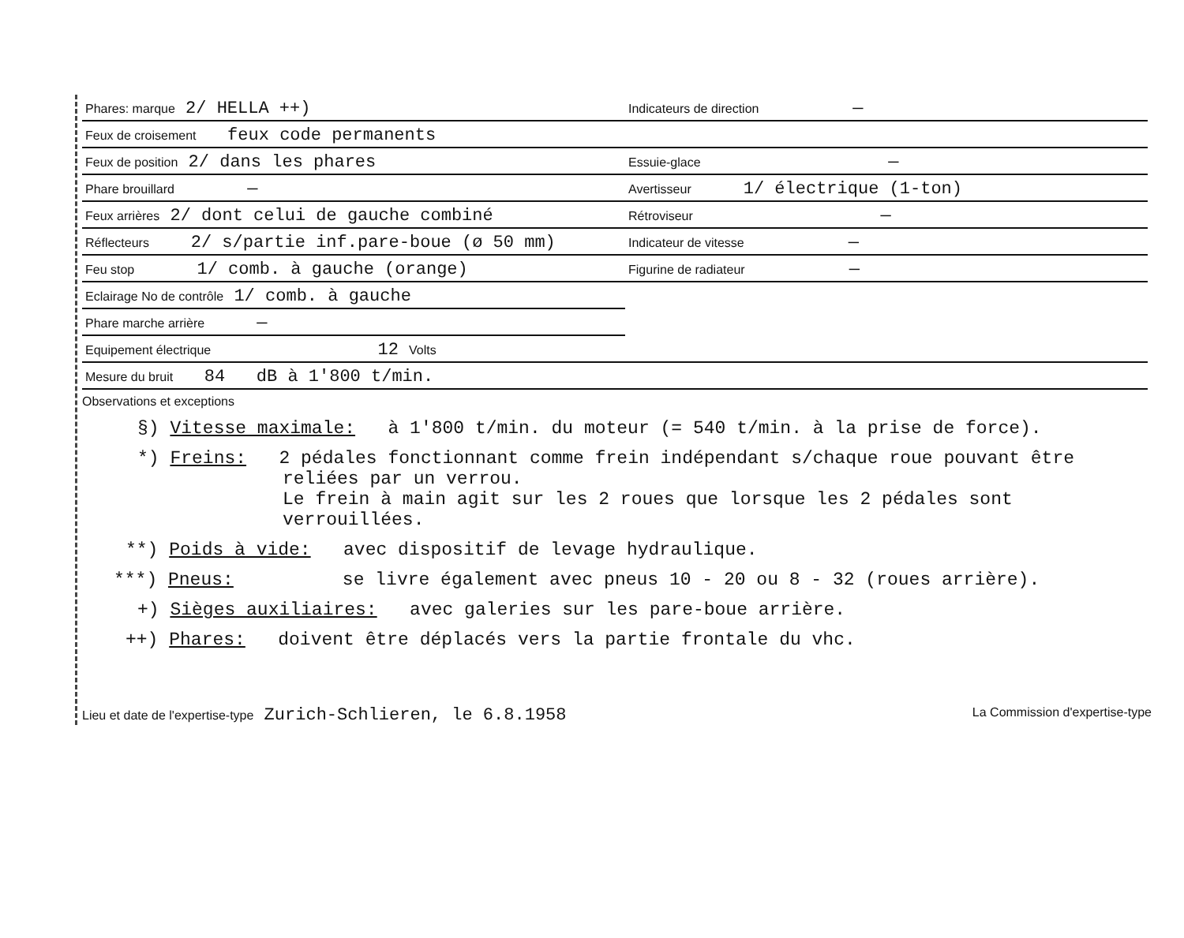| Phares: marque 2/ HELLA ++) | Indicateurs de direction — |
| Feux de croisement feux code permanents | |
| Feux de position 2/ dans les phares | Essuie-glace — |
| Phare brouillard — | Avertisseur 1/ électrique (1-ton) |
| Feux arrières 2/ dont celui de gauche combiné | Rétroviseur — |
| Réflecteurs 2/ s/partie inf.pare-boue (ø 50 mm) | Indicateur de vitesse — |
| Feu stop 1/ comb. à gauche (orange) | Figurine de radiateur — |
| Eclairage No de contrôle 1/ comb. à gauche | |
| Phare marche arrière — | |
| Equipement électrique 12 Volts | |
| Mesure du bruit 84 dB à 1'800 t/min. | |
Observations et exceptions
§) Vitesse maximale: à 1'800 t/min. du moteur (= 540 t/min. à la prise de force).
*) Freins: 2 pédales fonctionnant comme frein indépendant s/chaque roue pouvant être
reliées par un verrou.
Le frein à main agit sur les 2 roues que lorsque les 2 pédales sont
verrouillées.
**) Poids à vide: avec dispositif de levage hydraulique.
***) Pneus: se livre également avec pneus 10 - 20 ou 8 - 32 (roues arrière).
+) Sièges auxiliaires: avec galeries sur les pare-boue arrière.
++) Phares: doivent être déplacés vers la partie frontale du vhc.
Lieu et date de l'expertise-type Zurich-Schlieren, le 6.8.1958
La Commission d'expertise-type